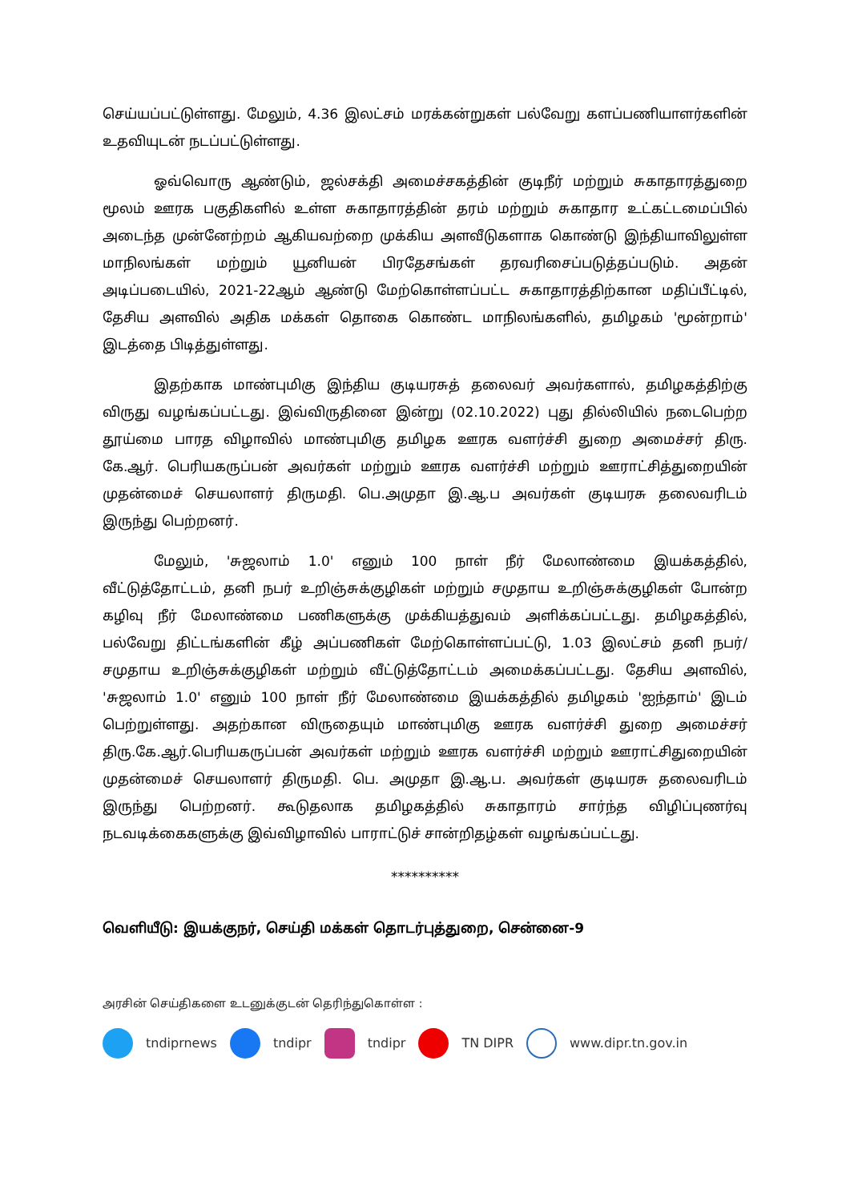செய்யப்பட்டுள்ளது. மேலும், 4.36 இலட்சம் மரக்கன்றுகள் பல்வேறு களப்பணியாளர்களின் உதவியுடன் நடப்பட்டுள்ளது.
ஓவ்வொரு ஆண்டும், ஜல்சக்தி அமைச்சகத்தின் குடிநீர் மற்றும் சுகாதாரத்துறை மூலம் ஊரக பகுதிகளில் உள்ள சுகாதாரத்தின் தரம் மற்றும் சுகாதார உட்கட்டமைப்பில் அடைந்த முன்னேற்றம் ஆகியவற்றை முக்கிய அளவீடுகளாக கொண்டு இந்தியாவிலுள்ள மாநிலங்கள் மற்றும் யூனியன் பிரதேசங்கள் தரவரிசைப்படுத்தப்படும். அதன் அடிப்படையில், 2021-22ஆம் ஆண்டு மேற்கொள்ளப்பட்ட சுகாதாரத்திற்கான மதிப்பீட்டில், தேசிய அளவில் அதிக மக்கள் தொகை கொண்ட மாநிலங்களில், தமிழகம் 'மூன்றாம்' இடத்தை பிடித்துள்ளது.
இதற்காக மாண்புமிகு இந்திய குடியரசுத் தலைவர் அவர்களால், தமிழகத்திற்கு விருது வழங்கப்பட்டது. இவ்விருதினை இன்று (02.10.2022) புது தில்லியில் நடைபெற்ற தூய்மை பாரத விழாவில் மாண்புமிகு தமிழக ஊரக வளர்ச்சி துறை அமைச்சர் திரு. கே.ஆர். பெரியகருப்பன் அவர்கள் மற்றும் ஊரக வளர்ச்சி மற்றும் ஊராட்சித்துறையின் முதன்மைச் செயலாளர் திருமதி. பெ.அமுதா இ.ஆ.ப அவர்கள் குடியரசு தலைவரிடம் இருந்து பெற்றனர்.
மேலும், 'சுஜலாம் 1.0' எனும் 100 நாள் நீர் மேலாண்மை இயக்கத்தில், வீட்டுத்தோட்டம், தனி நபர் உறிஞ்சுக்குழிகள் மற்றும் சமுதாய உறிஞ்சுக்குழிகள் போன்ற கழிவு நீர் மேலாண்மை பணிகளுக்கு முக்கியத்துவம் அளிக்கப்பட்டது. தமிழகத்தில், பல்வேறு திட்டங்களின் கீழ் அப்பணிகள் மேற்கொள்ளப்பட்டு, 1.03 இலட்சம் தனி நபர்/சமுதாய உறிஞ்சுக்குழிகள் மற்றும் வீட்டுத்தோட்டம் அமைக்கப்பட்டது. தேசிய அளவில், 'சுஜலாம் 1.0' எனும் 100 நாள் நீர் மேலாண்மை இயக்கத்தில் தமிழகம் 'ஐந்தாம்' இடம் பெற்றுள்ளது. அதற்கான விருதையும் மாண்புமிகு ஊரக வளர்ச்சி துறை அமைச்சர் திரு.கே.ஆர்.பெரியகருப்பன் அவர்கள் மற்றும் ஊரக வளர்ச்சி மற்றும் ஊராட்சிதுறையின் முதன்மைச் செயலாளர் திருமதி. பெ. அமுதா இ.ஆ.ப. அவர்கள் குடியரசு தலைவரிடம் இருந்து பெற்றனர். கூடுதலாக தமிழகத்தில் சுகாதாரம் சார்ந்த விழிப்புணர்வு நடவடிக்கைகளுக்கு இவ்விழாவில் பாராட்டுச் சான்றிதழ்கள் வழங்கப்பட்டது.
**********
வெளியீடு: இயக்குநர், செய்தி மக்கள் தொடர்புத்துறை, சென்னை-9
அரசின் செய்திகளை உடனுக்குடன் தெரிந்துகொள்ள :
tndiprnews tndipr tndipr TN DIPR www.dipr.tn.gov.in